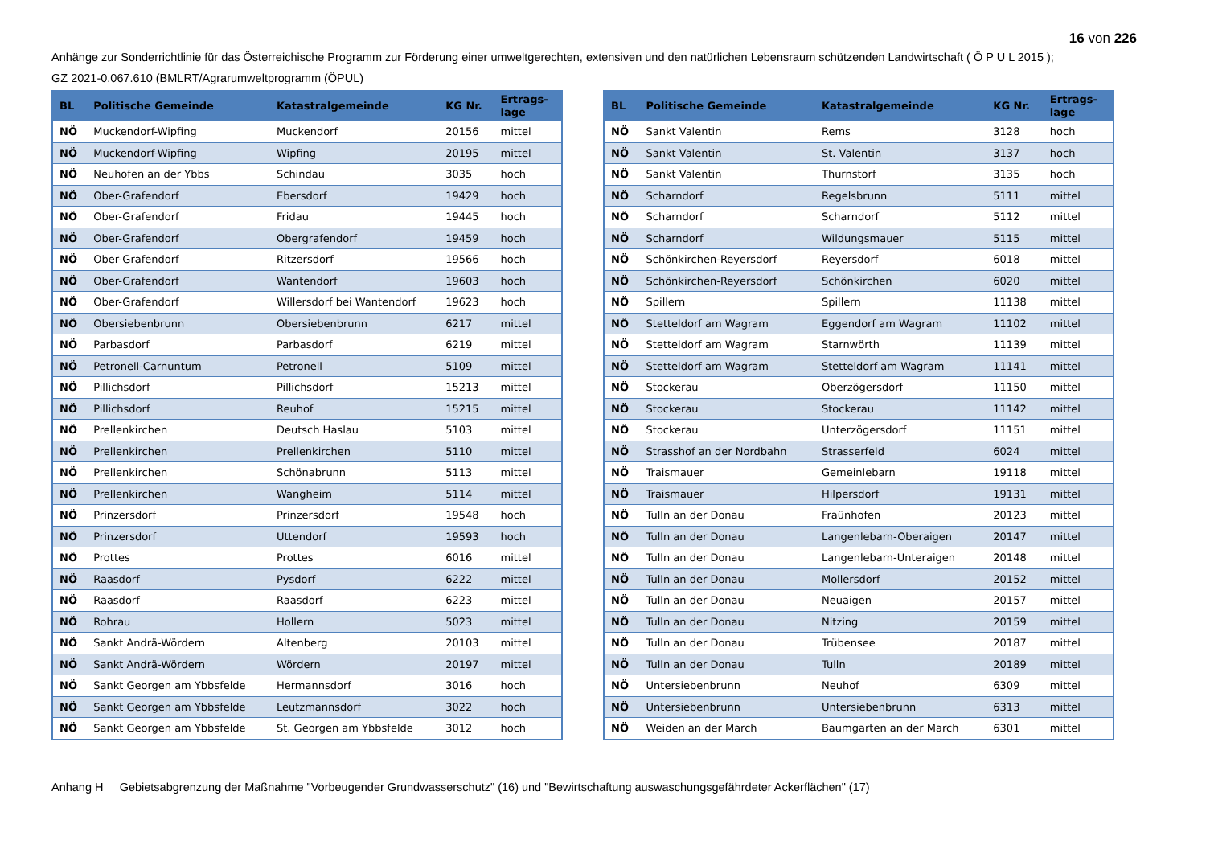16 von 226
Anhänge zur Sonderrichtlinie für das Österreichische Programm zur Förderung einer umweltgerechten, extensiven und den natürlichen Lebensraum schützenden Landwirtschaft ( Ö P U L 2015 );
GZ 2021-0.067.610 (BMLRT/Agrarumweltprogramm (ÖPUL)
| BL | Politische Gemeinde | Katastralgemeinde | KG Nr. | Ertrags- lage |
| --- | --- | --- | --- | --- |
| NÖ | Muckendorf-Wipfing | Muckendorf | 20156 | mittel |
| NÖ | Muckendorf-Wipfing | Wipfing | 20195 | mittel |
| NÖ | Neuhofen an der Ybbs | Schindau | 3035 | hoch |
| NÖ | Ober-Grafendorf | Ebersdorf | 19429 | hoch |
| NÖ | Ober-Grafendorf | Fridau | 19445 | hoch |
| NÖ | Ober-Grafendorf | Obergrafendorf | 19459 | hoch |
| NÖ | Ober-Grafendorf | Ritzersdorf | 19566 | hoch |
| NÖ | Ober-Grafendorf | Wantendorf | 19603 | hoch |
| NÖ | Ober-Grafendorf | Willersdorf bei Wantendorf | 19623 | hoch |
| NÖ | Obersiebenbrunn | Obersiebenbrunn | 6217 | mittel |
| NÖ | Parbasdorf | Parbasdorf | 6219 | mittel |
| NÖ | Petronell-Carnuntum | Petronell | 5109 | mittel |
| NÖ | Pillichsdorf | Pillichsdorf | 15213 | mittel |
| NÖ | Pillichsdorf | Reuhof | 15215 | mittel |
| NÖ | Prellenkirchen | Deutsch Haslau | 5103 | mittel |
| NÖ | Prellenkirchen | Prellenkirchen | 5110 | mittel |
| NÖ | Prellenkirchen | Schönabrunn | 5113 | mittel |
| NÖ | Prellenkirchen | Wangheim | 5114 | mittel |
| NÖ | Prinzersdorf | Prinzersdorf | 19548 | hoch |
| NÖ | Prinzersdorf | Uttendorf | 19593 | hoch |
| NÖ | Prottes | Prottes | 6016 | mittel |
| NÖ | Raasdorf | Pysdorf | 6222 | mittel |
| NÖ | Raasdorf | Raasdorf | 6223 | mittel |
| NÖ | Rohrau | Hollern | 5023 | mittel |
| NÖ | Sankt Andrä-Wördern | Altenberg | 20103 | mittel |
| NÖ | Sankt Andrä-Wördern | Wördern | 20197 | mittel |
| NÖ | Sankt Georgen am Ybbsfelde | Hermannsdorf | 3016 | hoch |
| NÖ | Sankt Georgen am Ybbsfelde | Leutzmannsdorf | 3022 | hoch |
| NÖ | Sankt Georgen am Ybbsfelde | St. Georgen am Ybbsfelde | 3012 | hoch |
| BL | Politische Gemeinde | Katastralgemeinde | KG Nr. | Ertrags- lage |
| --- | --- | --- | --- | --- |
| NÖ | Sankt Valentin | Rems | 3128 | hoch |
| NÖ | Sankt Valentin | St. Valentin | 3137 | hoch |
| NÖ | Sankt Valentin | Thurnstorf | 3135 | hoch |
| NÖ | Scharndorf | Regelsbrunn | 5111 | mittel |
| NÖ | Scharndorf | Scharndorf | 5112 | mittel |
| NÖ | Scharndorf | Wildungsmauer | 5115 | mittel |
| NÖ | Schönkirchen-Reyersdorf | Reyersdorf | 6018 | mittel |
| NÖ | Schönkirchen-Reyersdorf | Schönkirchen | 6020 | mittel |
| NÖ | Spillern | Spillern | 11138 | mittel |
| NÖ | Stetteldorf am Wagram | Eggendorf am Wagram | 11102 | mittel |
| NÖ | Stetteldorf am Wagram | Starnwörth | 11139 | mittel |
| NÖ | Stetteldorf am Wagram | Stetteldorf am Wagram | 11141 | mittel |
| NÖ | Stockerau | Oberzögersdorf | 11150 | mittel |
| NÖ | Stockerau | Stockerau | 11142 | mittel |
| NÖ | Stockerau | Unterzögersdorf | 11151 | mittel |
| NÖ | Strasshof an der Nordbahn | Strasserfeld | 6024 | mittel |
| NÖ | Traismauer | Gemeinlebarn | 19118 | mittel |
| NÖ | Traismauer | Hilpersdorf | 19131 | mittel |
| NÖ | Tulln an der Donau | Fraünhofen | 20123 | mittel |
| NÖ | Tulln an der Donau | Langenlebarn-Oberaigen | 20147 | mittel |
| NÖ | Tulln an der Donau | Langenlebarn-Unteraigen | 20148 | mittel |
| NÖ | Tulln an der Donau | Mollersdorf | 20152 | mittel |
| NÖ | Tulln an der Donau | Neuaigen | 20157 | mittel |
| NÖ | Tulln an der Donau | Nitzing | 20159 | mittel |
| NÖ | Tulln an der Donau | Trübensee | 20187 | mittel |
| NÖ | Tulln an der Donau | Tulln | 20189 | mittel |
| NÖ | Untersiebenbrunn | Neuhof | 6309 | mittel |
| NÖ | Untersiebenbrunn | Untersiebenbrunn | 6313 | mittel |
| NÖ | Weiden an der March | Baumgarten an der March | 6301 | mittel |
Anhang H Gebietsabgrenzung der Maßnahme "Vorbeugender Grundwasserschutz" (16) und "Bewirtschaftung auswaschungsgefährdeter Ackerflächen" (17)